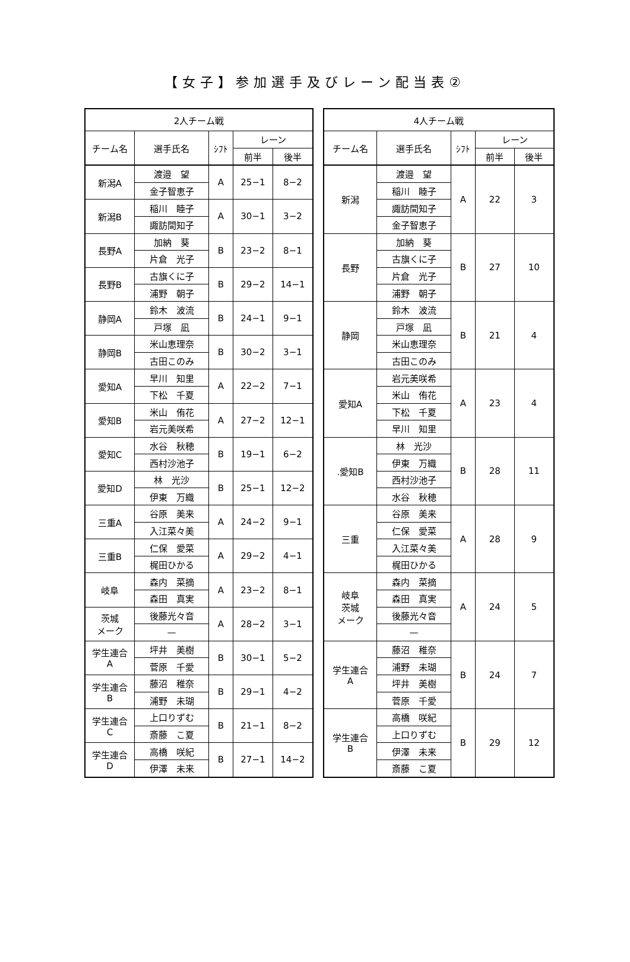【女子】参加選手及びレーン配当表②
| 2人チーム戦 | | | | |
| --- | --- | --- | --- | --- |
| チーム名 | 選手氏名 | ｼﾌﾄ | レーン | |
| | | | 前半 | 後半 |
| 新潟A | 渡邉 望 | A | 25−1 | 8−2 |
| | 金子智恵子 | | | |
| 新潟B | 稲川 睦子 | A | 30−1 | 3−2 |
| | 諏訪間知子 | | | |
| 長野A | 加納 葵 | B | 23−2 | 8−1 |
| | 片倉 光子 | | | |
| 長野B | 古旗くに子 | B | 29−2 | 14−1 |
| | 浦野 朝子 | | | |
| 静岡A | 鈴木 波流 | B | 24−1 | 9−1 |
| | 戸塚 凪 | | | |
| 静岡B | 米山恵理奈 | B | 30−2 | 3−1 |
| | 古田このみ | | | |
| 愛知A | 早川 知里 | A | 22−2 | 7−1 |
| | 下松 千夏 | | | |
| 愛知B | 米山 侑花 | A | 27−2 | 12−1 |
| | 岩元美咲希 | | | |
| 愛知C | 水谷 秋穂 | B | 19−1 | 6−2 |
| | 西村沙池子 | | | |
| 愛知D | 林 光沙 | B | 25−1 | 12−2 |
| | 伊東 万織 | | | |
| 三重A | 谷原 美来 | A | 24−2 | 9−1 |
| | 入江菜々美 | | | |
| 三重B | 仁保 愛菜 | A | 29−2 | 4−1 |
| | 梶田ひかる | | | |
| 岐阜 | 森内 菜摘 | A | 23−2 | 8−1 |
| | 森田 真実 | | | |
| 茨城 メーク | 後藤光々音 | A | 28−2 | 3−1 |
| | — | | | |
| 学生連合 A | 坪井 美樹 | B | 30−1 | 5−2 |
| | 菅原 千愛 | | | |
| 学生連合 B | 藤沼 稚奈 | B | 29−1 | 4−2 |
| | 浦野 未瑚 | | | |
| 学生連合 C | 上口りずむ | B | 21−1 | 8−2 |
| | 斎藤 こ夏 | | | |
| 学生連合 D | 高橋 咲紀 | B | 27−1 | 14−2 |
| | 伊澤 未来 | | | |
| 4人チーム戦 | | | | |
| --- | --- | --- | --- | --- |
| チーム名 | 選手氏名 | ｼﾌﾄ | レーン | |
| | | | 前半 | 後半 |
| 新潟 | 渡邉 望 | A | 22 | 3 |
| | 稲川 睦子 | | | |
| | 諏訪間知子 | | | |
| | 金子智恵子 | | | |
| 長野 | 加納 葵 | B | 27 | 10 |
| | 古旗くに子 | | | |
| | 片倉 光子 | | | |
| | 浦野 朝子 | | | |
| 静岡 | 鈴木 波流 | B | 21 | 4 |
| | 戸塚 凪 | | | |
| | 米山恵理奈 | | | |
| | 古田このみ | | | |
| 愛知A | 岩元美咲希 | A | 23 | 4 |
| | 米山 侑花 | | | |
| | 下松 千夏 | | | |
| | 早川 知里 | | | |
| .愛知B | 林 光沙 | B | 28 | 11 |
| | 伊東 万織 | | | |
| | 西村沙池子 | | | |
| | 水谷 秋穂 | | | |
| 三重 | 谷原 美来 | A | 28 | 9 |
| | 仁保 愛菜 | | | |
| | 入江菜々美 | | | |
| | 梶田ひかる | | | |
| 岐阜 茨城 メーク | 森内 菜摘 | A | 24 | 5 |
| | 森田 真実 | | | |
| | 後藤光々音 | | | |
| | — | | | |
| 学生連合 A | 藤沼 稚奈 | B | 24 | 7 |
| | 浦野 未瑚 | | | |
| | 坪井 美樹 | | | |
| | 菅原 千愛 | | | |
| 学生連合 B | 高橋 咲紀 | B | 29 | 12 |
| | 上口りずむ | | | |
| | 伊澤 未来 | | | |
| | 斎藤 こ夏 | | | |